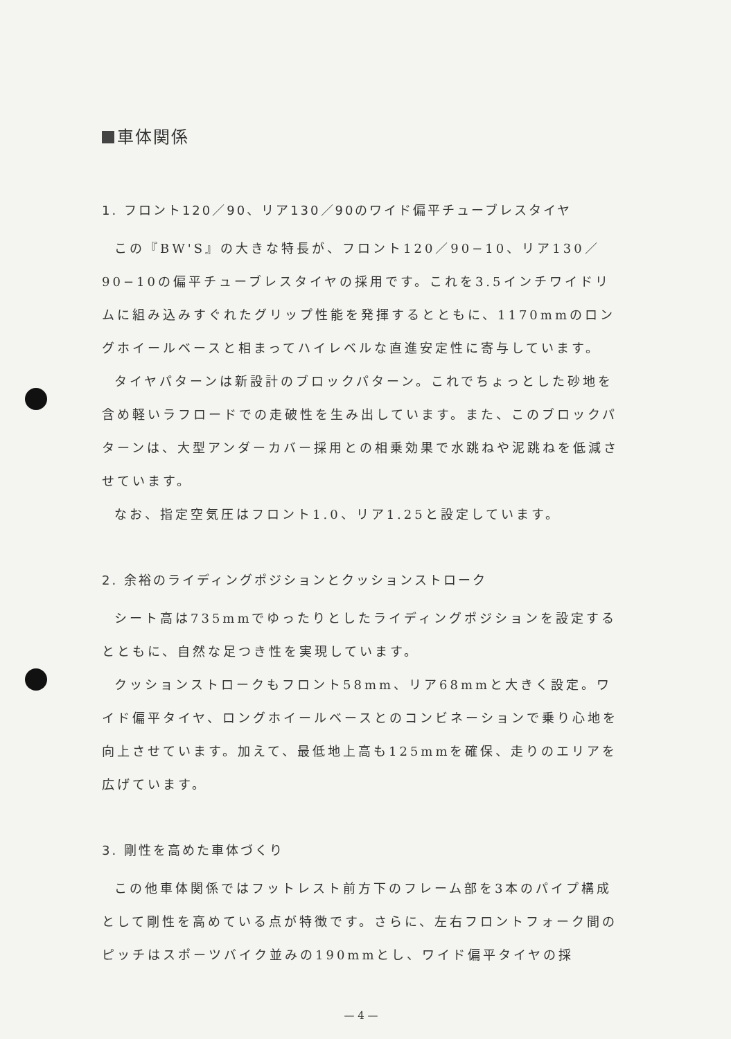車体関係
1. フロント120／90、リア130／90のワイド偏平チューブレスタイヤ
この『BW'S』の大きな特長が、フロント120／90−10、リア130／90−10の偏平チューブレスタイヤの採用です。これを3.5インチワイドリムに組み込みすぐれたグリップ性能を発揮するとともに、1170mmのロングホイールベースと相まってハイレベルな直進安定性に寄与しています。
タイヤパターンは新設計のブロックパターン。これでちょっとした砂地を含め軽いラフロードでの走破性を生み出しています。また、このブロックパターンは、大型アンダーカバー採用との相乗効果で水跳ねや泥跳ねを低減させています。
なお、指定空気圧はフロント1.0、リア1.25と設定しています。
2. 余裕のライディングポジションとクッションストローク
シート高は735mmでゆったりとしたライディングポジションを設定するとともに、自然な足つき性を実現しています。
クッションストロークもフロント58mm、リア68mmと大きく設定。ワイド偏平タイヤ、ロングホイールベースとのコンビネーションで乗り心地を向上させています。加えて、最低地上高も125mmを確保、走りのエリアを広げています。
3. 剛性を高めた車体づくり
この他車体関係ではフットレスト前方下のフレーム部を3本のパイプ構成として剛性を高めている点が特徴です。さらに、左右フロントフォーク間のピッチはスポーツバイク並みの190mmとし、ワイド偏平タイヤの採
— 4 —